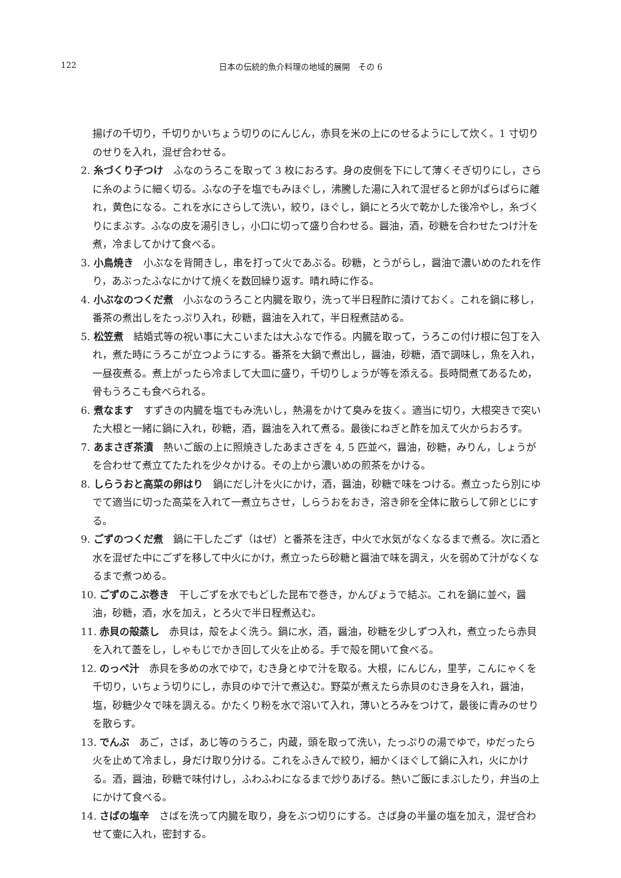122 日本の伝統的魚介料理の地域的展開　その 6
揚げの千切り，千切りかいちょう切りのにんじん，赤貝を米の上にのせるようにして炊く。1 寸切りのせりを入れ，混ぜ合わせる。
2. 糸づくり子つけ ふなのうろこを取って 3 枚におろす。身の皮側を下にして薄くそぎ切りにし，さらに糸のように細く切る。ふなの子を塩でもみほぐし，沸騰した湯に入れて混ぜると卵がぱらぱらに離れ，黄色になる。これを水にさらして洗い，絞り，ほぐし，鍋にとろ火で乾かした後冷やし，糸づくりにまぶす。ふなの皮を湯引きし，小口に切って盛り合わせる。醤油，酒，砂糖を合わせたつけ汁を煮，冷ましてかけて食べる。
3. 小鳥焼き 小ぶなを背開きし，串を打って火であぶる。砂糖，とうがらし，醤油で濃いめのたれを作り，あぶったふなにかけて焼くを数回繰り返す。晴れ時に作る。
4. 小ぶなのつくだ煮 小ぶなのうろこと内臓を取り，洗って半日程酢に漬けておく。これを鍋に移し，番茶の煮出しをたっぷり入れ，砂糖，醤油を入れて，半日程煮詰める。
5. 松笠煮 結婚式等の祝い事に大こいまたは大ふなで作る。内臓を取って，うろこの付け根に包丁を入れ，煮た時にうろこが立つようにする。番茶を大鍋で煮出し，醤油，砂糖，酒で調味し，魚を入れ，一昼夜煮る。煮上がったら冷まして大皿に盛り，千切りしょうが等を添える。長時間煮てあるため，骨もうろこも食べられる。
6. 煮なます すずきの内臓を塩でもみ洗いし，熱湯をかけて臭みを抜く。適当に切り，大根突きで突いた大根と一緒に鍋に入れ，砂糖，酒，醤油を入れて煮る。最後にねぎと酢を加えて火からおろす。
7. あまさぎ茶漬 熱いご飯の上に照焼きしたあまさぎを 4, 5 匹並べ，醤油，砂糖，みりん，しょうがを合わせて煮立てたたれを少々かける。その上から濃いめの煎茶をかける。
8. しらうおと高菜の卵はり 鍋にだし汁を火にかけ，酒，醤油，砂糖で味をつける。煮立ったら別にゆでて適当に切った高菜を入れて一煮立ちさせ，しらうおをおき，溶き卵を全体に散らして卵とじにする。
9. ごずのつくだ煮 鍋に干したごず（はぜ）と番茶を注ぎ，中火で水気がなくなるまで煮る。次に酒と水を混ぜた中にごずを移して中火にかけ，煮立ったら砂糖と醤油で味を調え，火を弱めて汁がなくなるまで煮つめる。
10. ごずのこぶ巻き 干しごずを水でもどした昆布で巻き，かんぴょうで結ぶ。これを鍋に並べ，醤油，砂糖，酒，水を加え，とろ火で半日程煮込む。
11. 赤貝の殻蒸し 赤貝は，殻をよく洗う。鍋に水，酒，醤油，砂糖を少しずつ入れ，煮立ったら赤貝を入れて蓋をし，しゃもじでかき回して火を止める。手で殻を開いて食べる。
12. のっぺ汁 赤貝を多めの水でゆで，むき身とゆで汁を取る。大根，にんじん，里芋，こんにゃくを千切り，いちょう切りにし，赤貝のゆで汁で煮込む。野菜が煮えたら赤貝のむき身を入れ，醤油，塩，砂糖少々で味を調える。かたくり粉を水で溶いて入れ，薄いとろみをつけて，最後に青みのせりを散らす。
13. でんぶ あご，さば，あじ等のうろこ，内蔵，頭を取って洗い，たっぷりの湯でゆで，ゆだったら火を止めて冷まし，身だけ取り分ける。これをふきんで絞り，細かくほぐして鍋に入れ，火にかける。酒，醤油，砂糖で味付けし，ふわふわになるまで炒りあげる。熱いご飯にまぶしたり，弁当の上にかけて食べる。
14. さばの塩辛 さばを洗って内臓を取り，身をぶつ切りにする。さば身の半量の塩を加え，混ぜ合わせて壷に入れ，密封する。